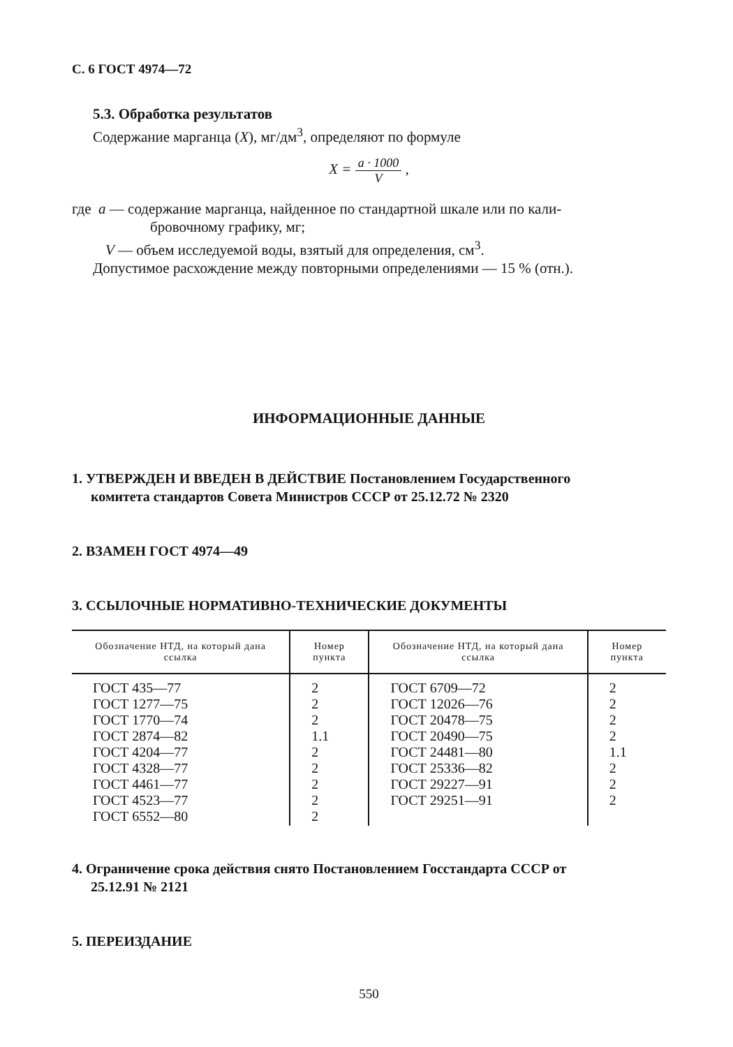С. 6 ГОСТ 4974—72
5.3. Обработка результатов
Содержание марганца (X), мг/дм<sup>3</sup>, определяют по формуле
X = a · 1000 V ,
где a — содержание марганца, найденное по стандартной шкале или по кали-
бровочному графику, мг;
V — объем исследуемой воды, взятый для определения, см<sup>3</sup>.
Допустимое расхождение между повторными определениями — 15 % (отн.).
ИНФОРМАЦИОННЫЕ ДАННЫЕ
1. УТВЕРЖДЕН И ВВЕДЕН В ДЕЙСТВИЕ Постановлением Государственного
комитета стандартов Совета Министров СССР от 25.12.72 № 2320
2. ВЗАМЕН ГОСТ 4974—49
3. ССЫЛОЧНЫЕ НОРМАТИВНО-ТЕХНИЧЕСКИЕ ДОКУМЕНТЫ
| Обозначение НТД, на который дана ссылка | Номер пункта | Обозначение НТД, на который дана ссылка | Номер пункта |
| --- | --- | --- | --- |
| ГОСТ 435—77 ГОСТ 1277—75 ГОСТ 1770—74 ГОСТ 2874—82 ГОСТ 4204—77 ГОСТ 4328—77 ГОСТ 4461—77 ГОСТ 4523—77 ГОСТ 6552—80 | 2 2 2 1.1 2 2 2 2 2 | ГОСТ 6709—72 ГОСТ 12026—76 ГОСТ 20478—75 ГОСТ 20490—75 ГОСТ 24481—80 ГОСТ 25336—82 ГОСТ 29227—91 ГОСТ 29251—91 | 2 2 2 2 1.1 2 2 2 |
4. Ограничение срока действия снято Постановлением Госстандарта СССР от
25.12.91 № 2121
5. ПЕРЕИЗДАНИЕ
550